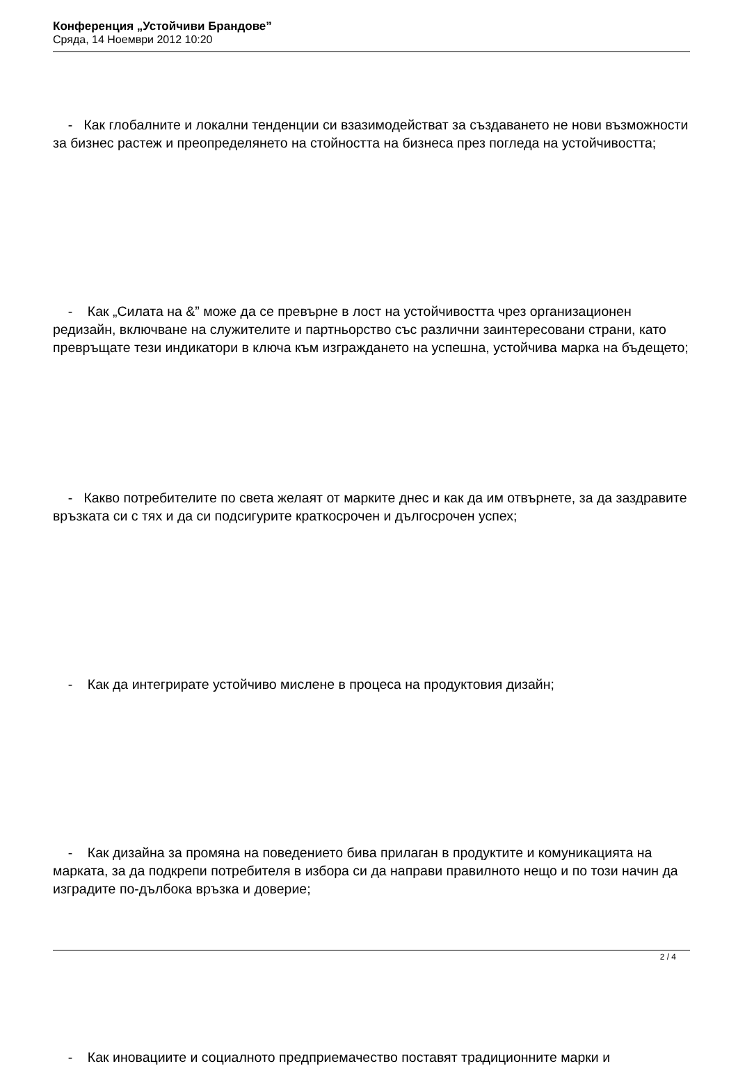Конференция „Устойчиви Брандове”
Сряда, 14 Ноември 2012 10:20
- Как глобалните и локални тенденции си взазимодействат за създаването не нови възможности за бизнес растеж и преопределянето на стойността на бизнеса през погледа на устойчивостта;
- Как „Силата на &” може да се превърне в лост на устойчивостта чрез организационен редизайн, включване на служителите и партньорство със различни заинтересовани страни, като превръщате тези индикатори в ключа към изграждането на успешна, устойчива марка на бъдещето;
- Какво потребителите по света желаят от марките днес и как да им отвърнете, за да заздравите връзката си с тях и да си подсигурите краткосрочен и дългосрочен успех;
- Как да интегрирате устойчиво мислене в процеса на продуктовия дизайн;
- Как дизайна за промяна на поведението бива прилаган в продуктите и комуникацията на марката, за да подкрепи потребителя в избора си да направи правилното нещо и по този начин да изградите по-дълбока връзка и доверие;
- Как иновациите и социалното предприемачество поставят традиционните марки и
2 / 4